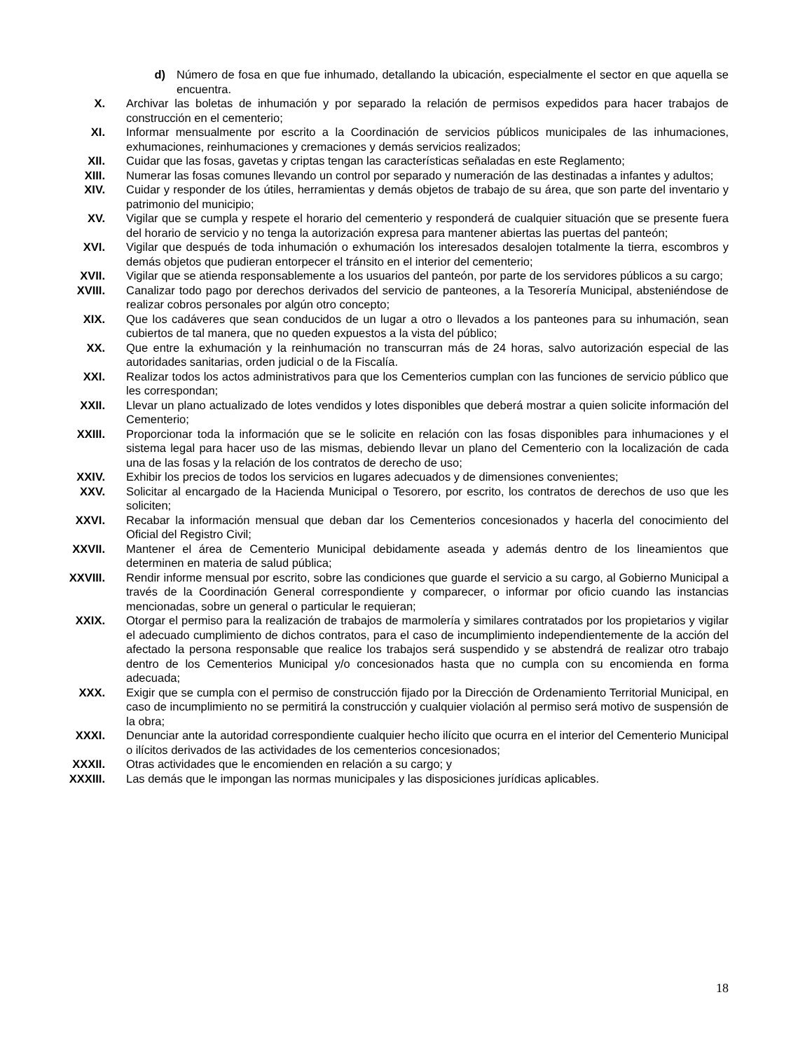d) Número de fosa en que fue inhumado, detallando la ubicación, especialmente el sector en que aquella se encuentra.
X. Archivar las boletas de inhumación y por separado la relación de permisos expedidos para hacer trabajos de construcción en el cementerio;
XI. Informar mensualmente por escrito a la Coordinación de servicios públicos municipales de las inhumaciones, exhumaciones, reinhumaciones y cremaciones y demás servicios realizados;
XII. Cuidar que las fosas, gavetas y criptas tengan las características señaladas en este Reglamento;
XIII. Numerar las fosas comunes llevando un control por separado y numeración de las destinadas a infantes y adultos;
XIV. Cuidar y responder de los útiles, herramientas y demás objetos de trabajo de su área, que son parte del inventario y patrimonio del municipio;
XV. Vigilar que se cumpla y respete el horario del cementerio y responderá de cualquier situación que se presente fuera del horario de servicio y no tenga la autorización expresa para mantener abiertas las puertas del panteón;
XVI. Vigilar que después de toda inhumación o exhumación los interesados desalojen totalmente la tierra, escombros y demás objetos que pudieran entorpecer el tránsito en el interior del cementerio;
XVII. Vigilar que se atienda responsablemente a los usuarios del panteón, por parte de los servidores públicos a su cargo;
XVIII. Canalizar todo pago por derechos derivados del servicio de panteones, a la Tesorería Municipal, absteniéndose de realizar cobros personales por algún otro concepto;
XIX. Que los cadáveres que sean conducidos de un lugar a otro o llevados a los panteones para su inhumación, sean cubiertos de tal manera, que no queden expuestos a la vista del público;
XX. Que entre la exhumación y la reinhumación no transcurran más de 24 horas, salvo autorización especial de las autoridades sanitarias, orden judicial o de la Fiscalía.
XXI. Realizar todos los actos administrativos para que los Cementerios cumplan con las funciones de servicio público que les correspondan;
XXII. Llevar un plano actualizado de lotes vendidos y lotes disponibles que deberá mostrar a quien solicite información del Cementerio;
XXIII. Proporcionar toda la información que se le solicite en relación con las fosas disponibles para inhumaciones y el sistema legal para hacer uso de las mismas, debiendo llevar un plano del Cementerio con la localización de cada una de las fosas y la relación de los contratos de derecho de uso;
XXIV. Exhibir los precios de todos los servicios en lugares adecuados y de dimensiones convenientes;
XXV. Solicitar al encargado de la Hacienda Municipal o Tesorero, por escrito, los contratos de derechos de uso que les soliciten;
XXVI. Recabar la información mensual que deban dar los Cementerios concesionados y hacerla del conocimiento del Oficial del Registro Civil;
XXVII. Mantener el área de Cementerio Municipal debidamente aseada y además dentro de los lineamientos que determinen en materia de salud pública;
XXVIII. Rendir informe mensual por escrito, sobre las condiciones que guarde el servicio a su cargo, al Gobierno Municipal a través de la Coordinación General correspondiente y comparecer, o informar por oficio cuando las instancias mencionadas, sobre un general o particular le requieran;
XXIX. Otorgar el permiso para la realización de trabajos de marmolería y similares contratados por los propietarios y vigilar el adecuado cumplimiento de dichos contratos, para el caso de incumplimiento independientemente de la acción del afectado la persona responsable que realice los trabajos será suspendido y se abstendrá de realizar otro trabajo dentro de los Cementerios Municipal y/o concesionados hasta que no cumpla con su encomienda en forma adecuada;
XXX. Exigir que se cumpla con el permiso de construcción fijado por la Dirección de Ordenamiento Territorial Municipal, en caso de incumplimiento no se permitirá la construcción y cualquier violación al permiso será motivo de suspensión de la obra;
XXXI. Denunciar ante la autoridad correspondiente cualquier hecho ilícito que ocurra en el interior del Cementerio Municipal o ilícitos derivados de las actividades de los cementerios concesionados;
XXXII. Otras actividades que le encomienden en relación a su cargo; y
XXXIII. Las demás que le impongan las normas municipales y las disposiciones jurídicas aplicables.
18